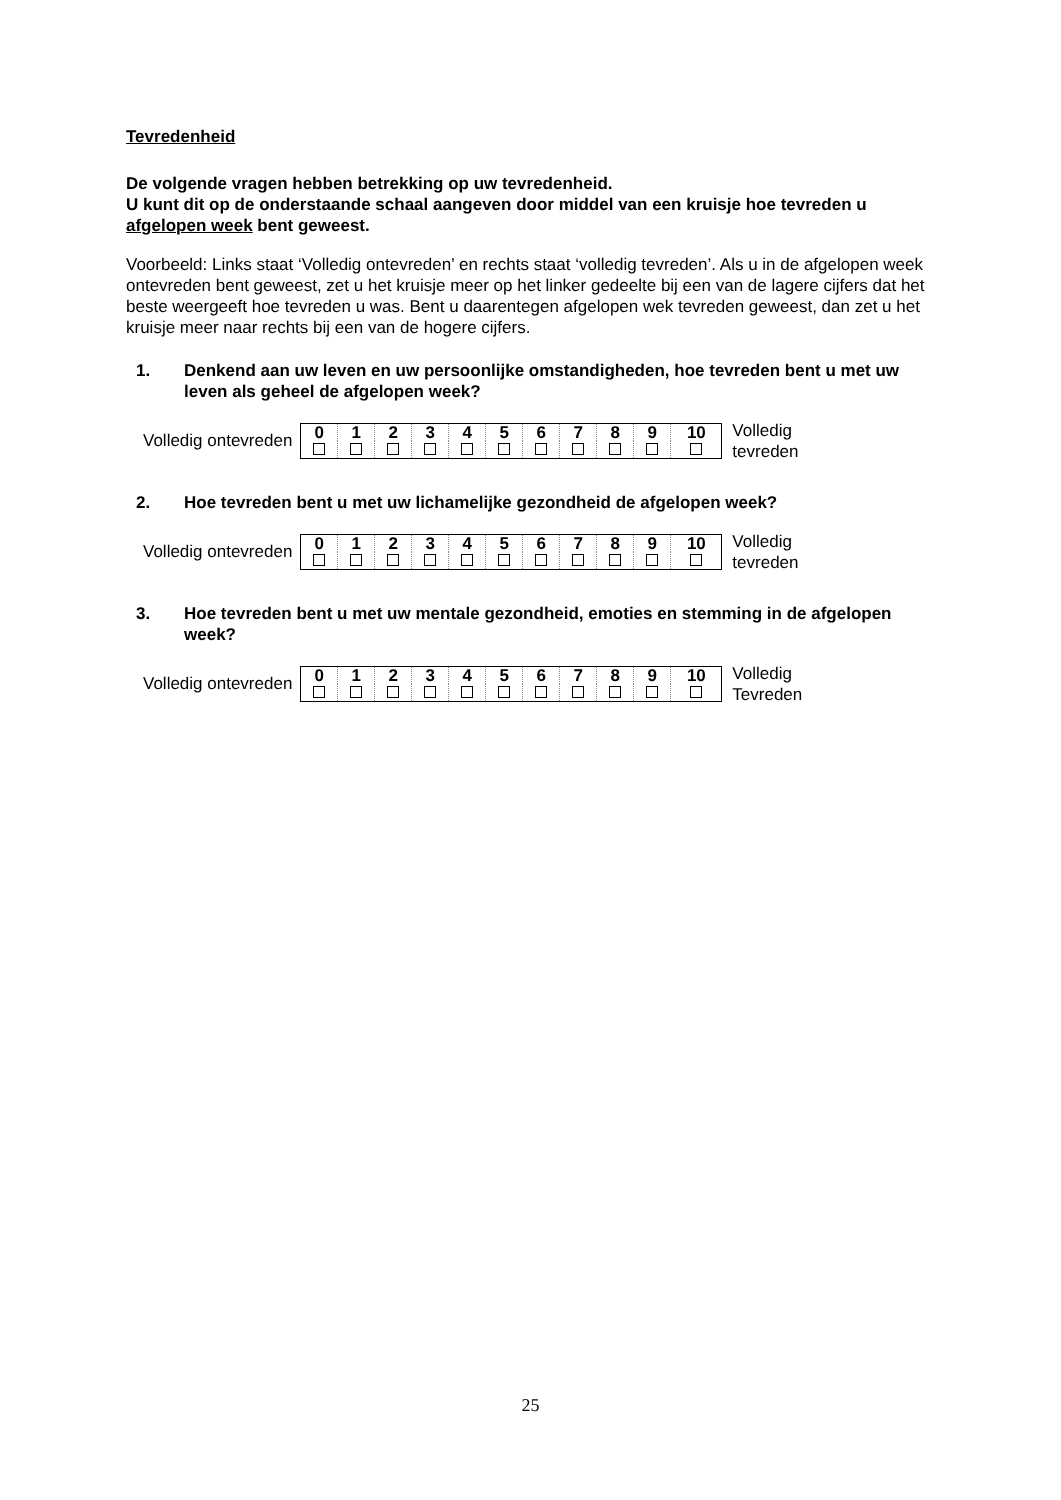Tevredenheid
De volgende vragen hebben betrekking op uw tevredenheid.
U kunt dit op de onderstaande schaal aangeven door middel van een kruisje hoe tevreden u afgelopen week bent geweest.
Voorbeeld: Links staat ‘Volledig ontevreden’ en rechts staat ‘volledig tevreden’. Als u in de afgelopen week ontevreden bent geweest, zet u het kruisje meer op het linker gedeelte bij een van de lagere cijfers dat het beste weergeeft hoe tevreden u was. Bent u daarentegen afgelopen wek tevreden geweest, dan zet u het kruisje meer naar rechts bij een van de hogere cijfers.
1. Denkend aan uw leven en uw persoonlijke omstandigheden, hoe tevreden bent u met uw leven als geheel de afgelopen week?
Volledig ontevreden
| 0 | 1 | 2 | 3 | 4 | 5 | 6 | 7 | 8 | 9 | 10 |
Volledig
tevreden
2. Hoe tevreden bent u met uw lichamelijke gezondheid de afgelopen week?
Volledig ontevreden
| 0 | 1 | 2 | 3 | 4 | 5 | 6 | 7 | 8 | 9 | 10 |
Volledig
tevreden
3. Hoe tevreden bent u met uw mentale gezondheid, emoties en stemming in de afgelopen week?
Volledig ontevreden
| 0 | 1 | 2 | 3 | 4 | 5 | 6 | 7 | 8 | 9 | 10 |
Volledig
Tevreden
25